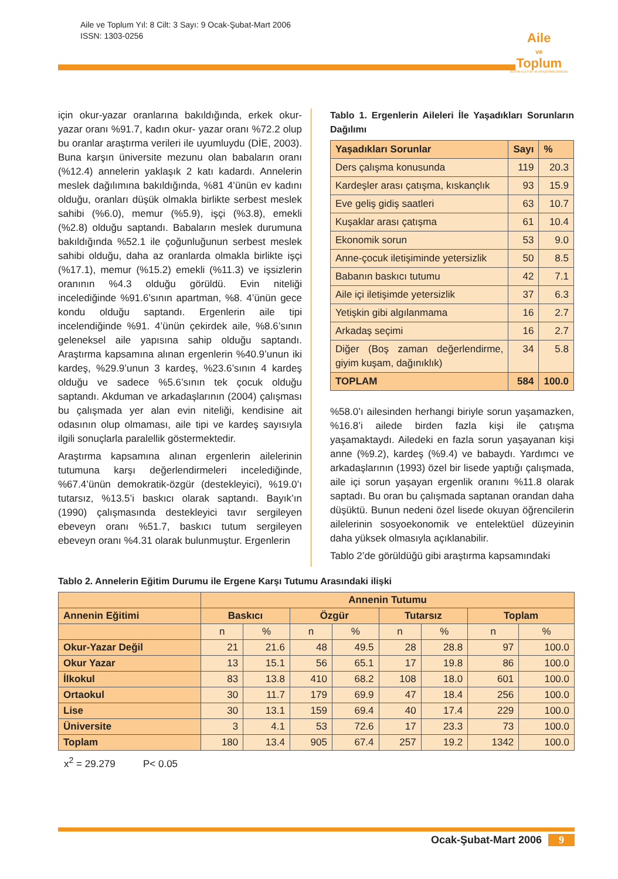Aile ve Toplum Yıl: 8 Cilt: 3 Sayı: 9 Ocak-Şubat-Mart 2006
ISSN: 1303-0256
Aile
ve
Toplum
EĞİTİM-KÜLTÜR VE ARAŞTIRMA DERGİSİ
için okur-yazar oranlarına bakıldığında, erkek okur-yazar oranı %91.7, kadın okur- yazar oranı %72.2 olup bu oranlar araştırma verileri ile uyumluydu (DİE, 2003). Buna karşın üniversite mezunu olan babaların oranı (%12.4) annelerin yaklaşık 2 katı kadardı. Annelerin meslek dağılımına bakıldığında, %81 4’ünün ev kadını olduğu, oranları düşük olmakla birlikte serbest meslek sahibi (%6.0), memur (%5.9), işçi (%3.8), emekli (%2.8) olduğu saptandı. Babaların meslek durumuna bakıldığında %52.1 ile çoğunluğunun serbest meslek sahibi olduğu, daha az oranlarda olmakla birlikte işçi (%17.1), memur (%15.2) emekli (%11.3) ve işsizlerin oranının %4.3 olduğu görüldü. Evin niteliği incelediğinde %91.6’sının apartman, %8. 4’ünün gece kondu olduğu saptandı. Ergenlerin aile tipi incelendiğinde %91. 4’ünün çekirdek aile, %8.6’sının geleneksel aile yapısına sahip olduğu saptandı. Araştırma kapsamına alınan ergenlerin %40.9’unun iki kardeş, %29.9’unun 3 kardeş, %23.6’sının 4 kardeş olduğu ve sadece %5.6’sının tek çocuk olduğu saptandı. Akduman ve arkadaşlarının (2004) çalışması bu çalışmada yer alan evin niteliği, kendisine ait odasının olup olmaması, aile tipi ve kardeş sayısıyla ilgili sonuçlarla paralellik göstermektedir.
Araştırma kapsamına alınan ergenlerin ailelerinin tutumuna karşı değerlendirmeleri incelediğinde, %67.4’ünün demokratik-özgür (destekleyici), %19.0’ı tutarsız, %13.5’i baskıcı olarak saptandı. Bayık’ın (1990) çalışmasında destekleyici tavır sergileyen ebeveyn oranı %51.7, baskıcı tutum sergileyen ebeveyn oranı %4.31 olarak bulunmuştur. Ergenlerin
Tablo 1. Ergenlerin Aileleri İle Yaşadıkları Sorunların Dağılımı
| Yaşadıkları Sorunlar | Sayı | % |
| --- | --- | --- |
| Ders çalışma konusunda | 119 | 20.3 |
| Kardeşler arası çatışma, kıskançlık | 93 | 15.9 |
| Eve geliş gidiş saatleri | 63 | 10.7 |
| Kuşaklar arası çatışma | 61 | 10.4 |
| Ekonomik sorun | 53 | 9.0 |
| Anne-çocuk iletişiminde yetersizlik | 50 | 8.5 |
| Babanın baskıcı tutumu | 42 | 7.1 |
| Aile içi iletişimde yetersizlik | 37 | 6.3 |
| Yetişkin gibi algılanmama | 16 | 2.7 |
| Arkadaş seçimi | 16 | 2.7 |
| Diğer (Boş zaman değerlendirme, giyim kuşam, dağınıklık) | 34 | 5.8 |
| TOPLAM | 584 | 100.0 |
%58.0’ı ailesinden herhangi biriyle sorun yaşamazken, %16.8’i ailede birden fazla kişi ile çatışma yaşamaktaydı. Ailedeki en fazla sorun yaşayanan kişi anne (%9.2), kardeş (%9.4) ve babaydı. Yardımcı ve arkadaşlarının (1993) özel bir lisede yaptığı çalışmada, aile içi sorun yaşayan ergenlik oranını %11.8 olarak saptadı. Bu oran bu çalışmada saptanan orandan daha düşüktü. Bunun nedeni özel lisede okuyan öğrencilerin ailelerinin sosyoekonomik ve entelektüel düzeyinin daha yüksek olmasıyla açıklanabilir.
Tablo 2’de görüldüğü gibi araştırma kapsamındaki
Tablo 2. Annelerin Eğitim Durumu ile Ergene Karşı Tutumu Arasındaki ilişki
| | Annenin Tutumu | | | | | | | |
| --- | --- | --- | --- | --- | --- | --- | --- | --- |
| Annenin Eğitimi | Baskıcı | | Özgür | | Tutarsız | | Toplam | |
| | n | % | n | % | n | % | n | % |
| Okur-Yazar Değil | 21 | 21.6 | 48 | 49.5 | 28 | 28.8 | 97 | 100.0 |
| Okur Yazar | 13 | 15.1 | 56 | 65.1 | 17 | 19.8 | 86 | 100.0 |
| İlkokul | 83 | 13.8 | 410 | 68.2 | 108 | 18.0 | 601 | 100.0 |
| Ortaokul | 30 | 11.7 | 179 | 69.9 | 47 | 18.4 | 256 | 100.0 |
| Lise | 30 | 13.1 | 159 | 69.4 | 40 | 17.4 | 229 | 100.0 |
| Üniversite | 3 | 4.1 | 53 | 72.6 | 17 | 23.3 | 73 | 100.0 |
| Toplam | 180 | 13.4 | 905 | 67.4 | 257 | 19.2 | 1342 | 100.0 |
x<sup>2</sup> = 29.279 P< 0.05
Ocak-Şubat-Mart 2006 9